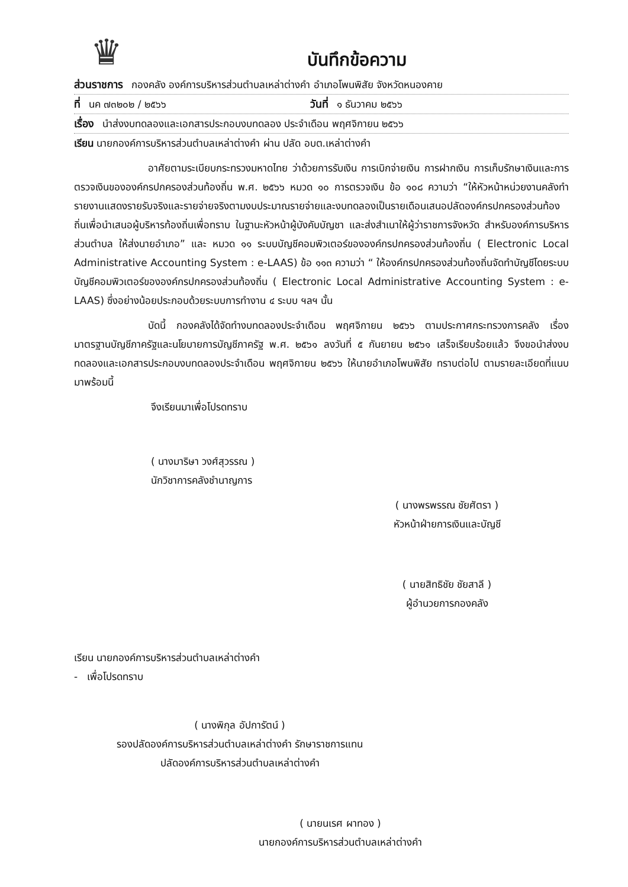♛
บันทึกข้อความ
ส่วนราชการ กองคลัง องค์การบริหารส่วนตำบลเหล่าต่างคำ อำเภอโพนพิสัย จังหวัดหนองคาย
ที่ นค ๗๓๒๐๒ / ๒๕๖๖ วันที่ ๑ ธันวาคม ๒๕๖๖
เรื่อง นำส่งงบทดลองและเอกสารประกอบงบทดลอง ประจำเดือน พฤศจิกายน ๒๕๖๖
เรียน นายกองค์การบริหารส่วนตำบลเหล่าต่างคำ ผ่าน ปลัด อบต.เหล่าต่างคำ
อาศัยตามระเบียบกระทรวงมหาดไทย ว่าด้วยการรับเงิน การเบิกจ่ายเงิน การฝากเงิน การเก็บรักษาเงินและการตรวจเงินขององค์กรปกครองส่วนท้องถิ่น พ.ศ. ๒๕๖๖ หมวด ๑๐ การตรวจเงิน ข้อ ๑๐๘ ความว่า “ให้หัวหน้าหน่วยงานคลังทำรายงานแสดงรายรับจริงและรายจ่ายจริงตามงบประมาณรายจ่ายและงบทดลองเป็นรายเดือนเสนอปลัดองค์กรปกครองส่วนท้องถิ่นเพื่อนำเสนอผู้บริหารท้องถิ่นเพื่อทราบ ในฐานะหัวหน้าผู้บังคับบัญชา และส่งสำเนาให้ผู้ว่าราชการจังหวัด สำหรับองค์การบริหารส่วนตำบล ให้ส่งนายอำเภอ” และ หมวด ๑๑ ระบบบัญชีคอมพิวเตอร์ขององค์กรปกครองส่วนท้องถิ่น ( Electronic Local Administrative Accounting System : e-LAAS) ข้อ ๑๑๓ ความว่า “ ให้องค์กรปกครองส่วนท้องถิ่นจัดทำบัญชีโดยระบบบัญชีคอมพิวเตอร์ขององค์กรปกครองส่วนท้องถิ่น ( Electronic Local Administrative Accounting System : e-LAAS) ซึ่งอย่างน้อยประกอบด้วยระบบการทำงาน ๔ ระบบ ฯลฯ นั้น
บัดนี้ กองคลังได้จัดทำงบทดลองประจำเดือน พฤศจิกายน ๒๕๖๖ ตามประกาศกระทรวงการคลัง เรื่อง มาตรฐานบัญชีภาครัฐและนโยบายการบัญชีภาครัฐ พ.ศ. ๒๕๖๑ ลงวันที่ ๕ กันยายน ๒๕๖๑ เสร็จเรียบร้อยแล้ว จึงขอนำส่งงบทดลองและเอกสารประกอบงบทดลองประจำเดือน พฤศจิกายน ๒๕๖๖ ให้นายอำเภอโพนพิสัย ทราบต่อไป ตามรายละเอียดที่แนบมาพร้อมนี้
จึงเรียนมาเพื่อโปรดทราบ
( นางมาริษา วงศ์สุวรรณ )
นักวิชาการคลังชำนาญการ
( นางพรพรรณ ชัยศัตรา )
หัวหน้าฝ่ายการเงินและบัญชี
( นายสิทธิชัย ชัยสาลี )
ผู้อำนวยการกองคลัง
เรียน นายกองค์การบริหารส่วนตำบลเหล่าต่างคำ
- เพื่อโปรดทราบ
( นางพิกุล อัปการัตน์ )
รองปลัดองค์การบริหารส่วนตำบลเหล่าต่างคำ รักษาราชการแทน
ปลัดองค์การบริหารส่วนตำบลเหล่าต่างคำ
( นายนเรศ ผาทอง )
นายกองค์การบริหารส่วนตำบลเหล่าต่างคำ